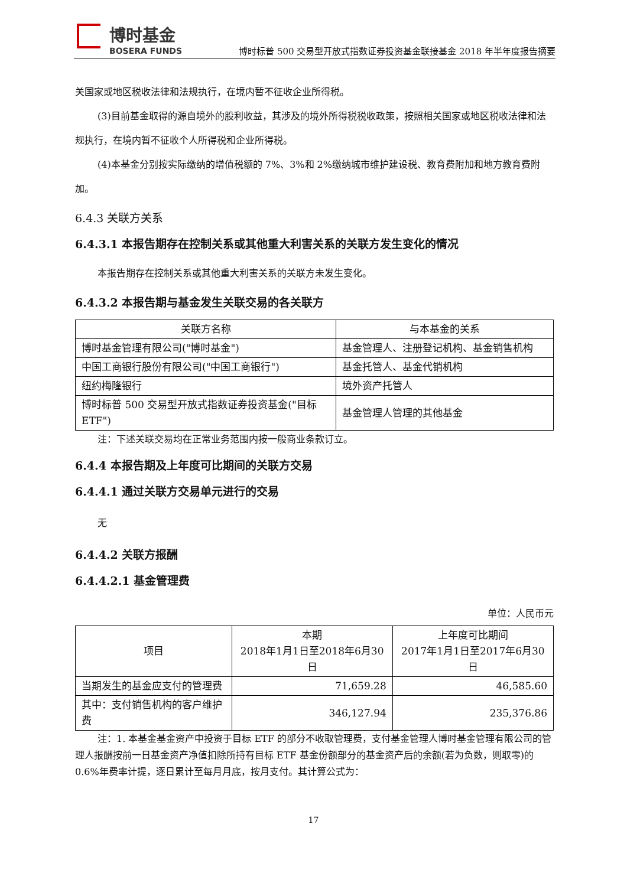博时基金
BOSERA FUNDS
博时标普 500 交易型开放式指数证券投资基金联接基金 2018 年半年度报告摘要
关国家或地区税收法律和法规执行，在境内暂不征收企业所得税。
(3)目前基金取得的源自境外的股利收益，其涉及的境外所得税税收政策，按照相关国家或地区税收法律和法规执行，在境内暂不征收个人所得税和企业所得税。
(4)本基金分别按实际缴纳的增值税额的 7%、3%和 2%缴纳城市维护建设税、教育费附加和地方教育费附加。
6.4.3 关联方关系
6.4.3.1 本报告期存在控制关系或其他重大利害关系的关联方发生变化的情况
本报告期存在控制关系或其他重大利害关系的关联方未发生变化。
6.4.3.2 本报告期与基金发生关联交易的各关联方
| 关联方名称 | 与本基金的关系 |
| --- | --- |
| 博时基金管理有限公司("博时基金") | 基金管理人、注册登记机构、基金销售机构 |
| 中国工商银行股份有限公司("中国工商银行") | 基金托管人、基金代销机构 |
| 纽约梅隆银行 | 境外资产托管人 |
| 博时标普 500 交易型开放式指数证券投资基金("目标 ETF") | 基金管理人管理的其他基金 |
注：下述关联交易均在正常业务范围内按一般商业条款订立。
6.4.4 本报告期及上年度可比期间的关联方交易
6.4.4.1 通过关联方交易单元进行的交易
无
6.4.4.2 关联方报酬
6.4.4.2.1 基金管理费
单位：人民币元
| 项目 | 本期 2018年1月1日至2018年6月30日 | 上年度可比期间 2017年1月1日至2017年6月30日 |
| --- | --- | --- |
| 当期发生的基金应支付的管理费 | 71,659.28 | 46,585.60 |
| 其中：支付销售机构的客户维护费 | 346,127.94 | 235,376.86 |
注：1. 本基金基金资产中投资于目标 ETF 的部分不收取管理费，支付基金管理人博时基金管理有限公司的管理人报酬按前一日基金资产净值扣除所持有目标 ETF 基金份额部分的基金资产后的余额(若为负数，则取零)的 0.6%年费率计提，逐日累计至每月月底，按月支付。其计算公式为：
17